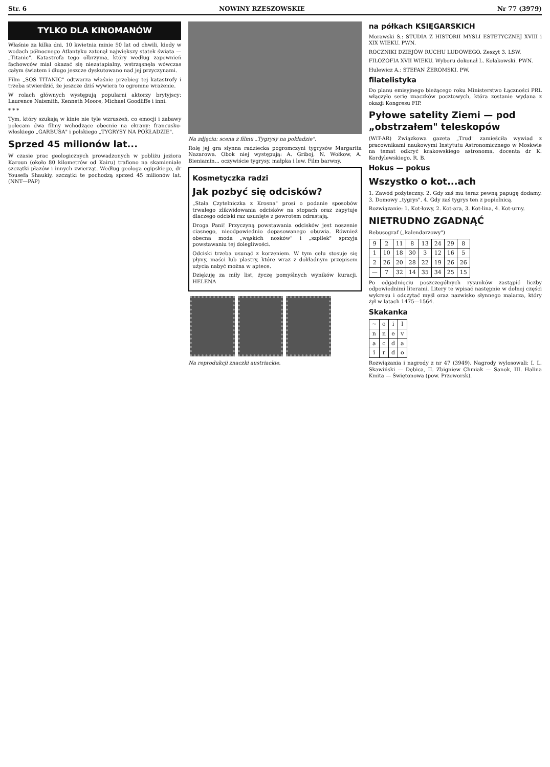Str. 6 NOWINY RZESZOWSKIE Nr 77 (3979)
TYLKO DLA KINOMANÓW
Właśnie za kilka dni, 10 kwietnia minie 50 lat od chwili, kiedy w wodach północnego Atlantyku zatonął największy statek świata — „Titanic". Katastrofa tego olbrzyma, który według zapewnień fachowców miał okazać się niezatapialny, wstrząsnęła wówczas całym światem i długo jeszcze dyskutowano nad jej przyczynami.
Film „SOS TITANIC" odtwarza właśnie przebieg tej katastrofy i trzeba stwierdzić, że jeszcze dziś wywiera to ogromne wrażenie.
W rolach głównych występują popularni aktorzy brytyjscy: Laurence Naismith, Kenneth Moore, Michael Goodliffe i inni.
* * *
Tym, który szukają w kinie nie tyle wzruszeń, co emocji i zabawy polecam dwa filmy wchodzące obecnie na ekrany: francusko-włoskiego „GARBUSA" i polskiego „TYGRYSY NA POKŁADZIE".
Sprzed 45 milionów lat...
W czasie prac geologicznych prowadzonych w pobliżu jeziora Karoun (około 80 kilometrów od Kairu) trafiono na skamieniałe szczątki płazów i innych zwierząt. Według geologa egipskiego, dr Yousefa Shaukiy, szczątki te pochodzą sprzed 45 milionów lat. (NNT—PAP)
Na zdjęciu: scena z filmu „Tygrysy na pokładzie".
Rolę jej gra słynna radziecka pogromczyni tygrysów Margarita Nazarowa. Obok niej występują: A. Griboj, N. Wołkow, A. Bieniamin... oczywiście tygrysy, małpka i lew. Film barwny.
Kosmetyczka radzi
Jak pozbyć się odcisków?
„Stała Czytelniczka z Krosna" prosi o podanie sposobów trwałego zlikwidowania odcisków na stopach oraz zapytuje dlaczego odciski raz usunięte z powrotem odrastają.
Droga Pani! Przyczyną powstawania odcisków jest noszenie ciasnego, nieodpowiednio dopasowanego obuwia. Również obecna moda „wąskich nosków" i „szpilek" sprzyja powstawaniu tej dolegliwości.
Odciski trzeba usunąć z korzeniem. W tym celu stosuje się płyny, maści lub plastry, które wraz z dokładnym przepisem użycia nabyć można w aptece.
Dziękuję za miły list, życzę pomyślnych wyników kuracji. HELENA
Na reprodukcji znaczki austriackie.
na półkach KSIĘGARSKICH
Morawski S.: STUDIA Z HISTORII MYŚLI ESTETYCZNEJ XVIII i XIX WIEKU. PWN.
ROCZNIKI DZIEJÓW RUCHU LUDOWEGO. Zeszyt 3. LSW.
FILOZOFIA XVII WIEKU. Wyboru dokonał L. Kołakowski. PWN.
Hulewicz A.: STEFAN ŻEROMSKI. PW.
filatelistyka
Do planu emisyjnego bieżącego roku Ministerstwo Łączności PRL włączyło serię znaczków pocztowych, która zostanie wydana z okazji Kongresu FIP.
Pyłowe satelity Ziemi — pod „obstrzałem" teleskopów
(WiT-AR) Związkowa gazeta „Trud" zamieściła wywiad z pracownikami naukowymi Instytutu Astronomicznego w Moskwie na temat odkryć krakowskiego astronoma, docenta dr K. Kordylewskiego. R. B.
Hokus — pokus
Wszystko o kot...ach
1. Zawód pożyteczny. 2. Gdy zaś mu teraz pewną papugę dodamy. 3. Domowy „tygrys". 4. Gdy zaś tygrys ten z popielnicą.
Rozwiązanie: 1. Kot-łowy, 2. Kot-ara, 3. Kot-lina, 4. Kot-urny.
NIETRUDNO ZGADNĄĆ
Rebusograf („kalendarzowy")
| 9 | 2 | 11 | 8 | 13 | 24 | 29 | 8 |
| 1 | 10 | 18 | 30 | 3 | 12 | 16 | 5 |
| 2 | 26 | 20 | 28 | 22 | 19 | 26 | 26 |
| — | 7 | 32 | 14 | 35 | 34 | 25 | 15 |
Po odgadnięciu poszczególnych rysunków zastąpić liczby odpowiednimi literami. Litery te wpisać następnie w dolnej części wykresu i odczytać myśl oraz nazwisko słynnego malarza, który żył w latach 1475—1564.
Skakanka
| ~ | o | i | l |
| n | n | e | v |
| a | c | d | a |
| i | r | d | o |
Rozwiązania i nagrody z nr 47 (3949). Nagrody wylosowali: I. L. Skawiński — Dębica, II. Zbigniew Chmiak — Sanok, III. Halina Kmita — Świętonowa (pow. Przeworsk).